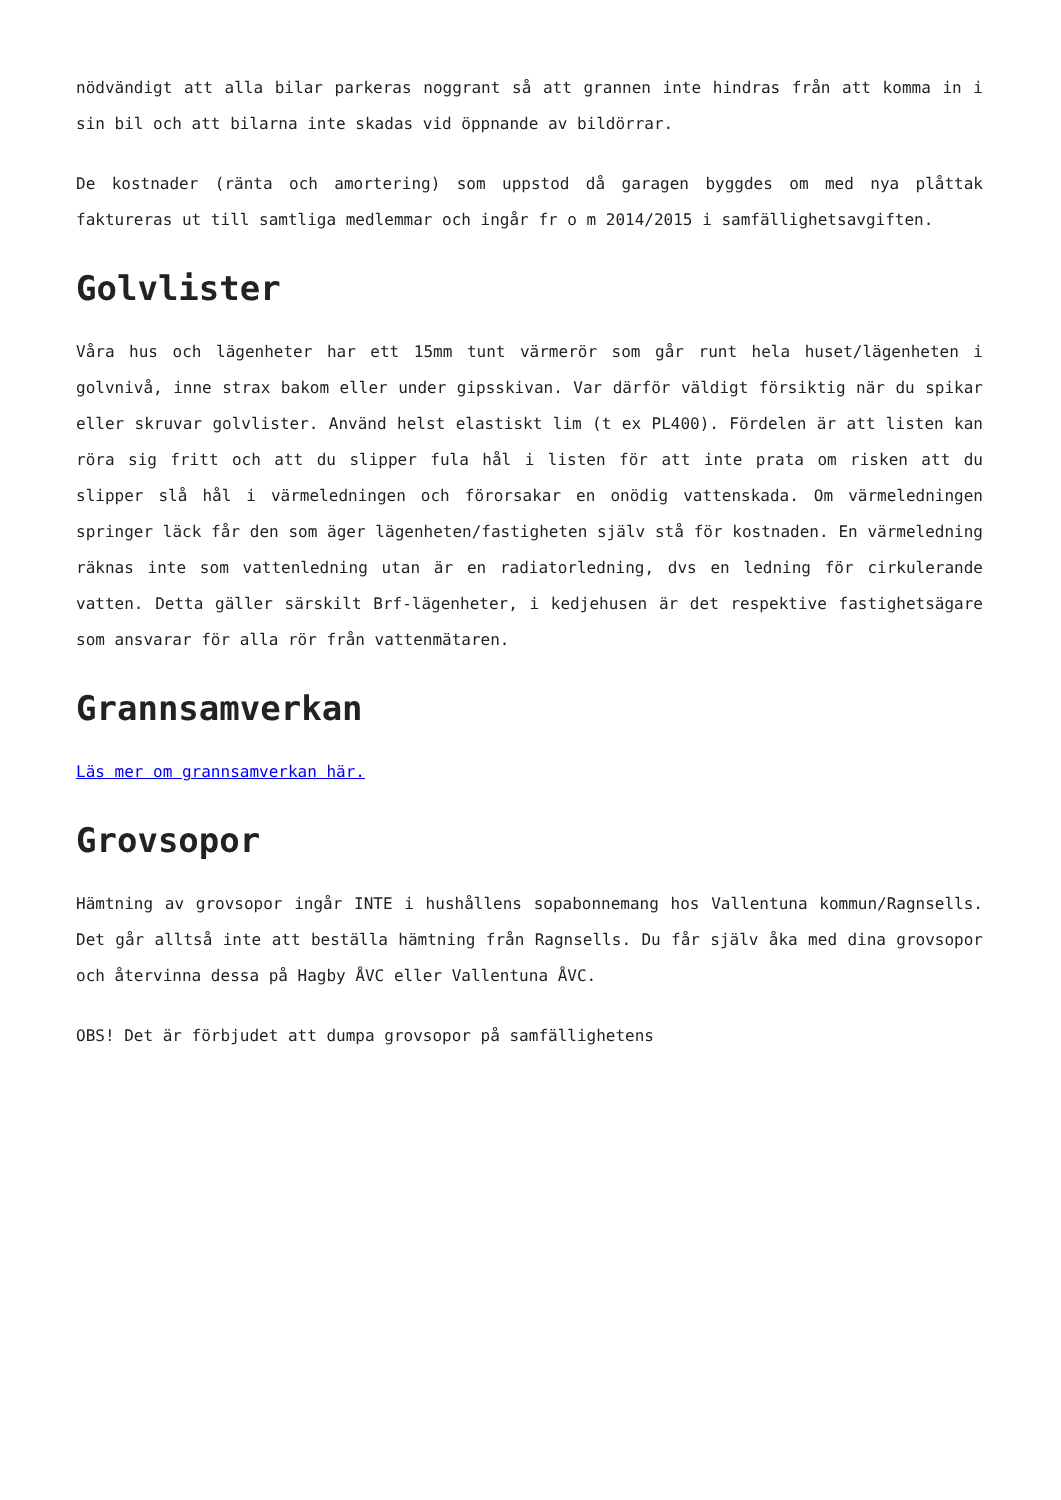nödvändigt att alla bilar parkeras noggrant så att grannen inte hindras från att komma in i sin bil och att bilarna inte skadas vid öppnande av bildörrar.
De kostnader (ränta och amortering) som uppstod då garagen byggdes om med nya plåttak faktureras ut till samtliga medlemmar och ingår fr o m 2014/2015 i samfällighetsavgiften.
Golvlister
Våra hus och lägenheter har ett 15mm tunt värmerör som går runt hela huset/lägenheten i golvnivå, inne strax bakom eller under gipsskivan. Var därför väldigt försiktig när du spikar eller skruvar golvlister. Använd helst elastiskt lim (t ex PL400). Fördelen är att listen kan röra sig fritt och att du slipper fula hål i listen för att inte prata om risken att du slipper slå hål i värmeledningen och förorsakar en onödig vattenskada. Om värmeledningen springer läck får den som äger lägenheten/fastigheten själv stå för kostnaden. En värmeledning räknas inte som vattenledning utan är en radiatorledning, dvs en ledning för cirkulerande vatten. Detta gäller särskilt Brf-lägenheter, i kedjehusen är det respektive fastighetsägare som ansvarar för alla rör från vattenmätaren.
Grannsamverkan
Läs mer om grannsamverkan här.
Grovsopor
Hämtning av grovsopor ingår INTE i hushållens sopabonnemang hos Vallentuna kommun/Ragnsells. Det går alltså inte att beställa hämtning från Ragnsells. Du får själv åka med dina grovsopor och återvinna dessa på Hagby ÅVC eller Vallentuna ÅVC.
OBS! Det är förbjudet att dumpa grovsopor på samfällighetens